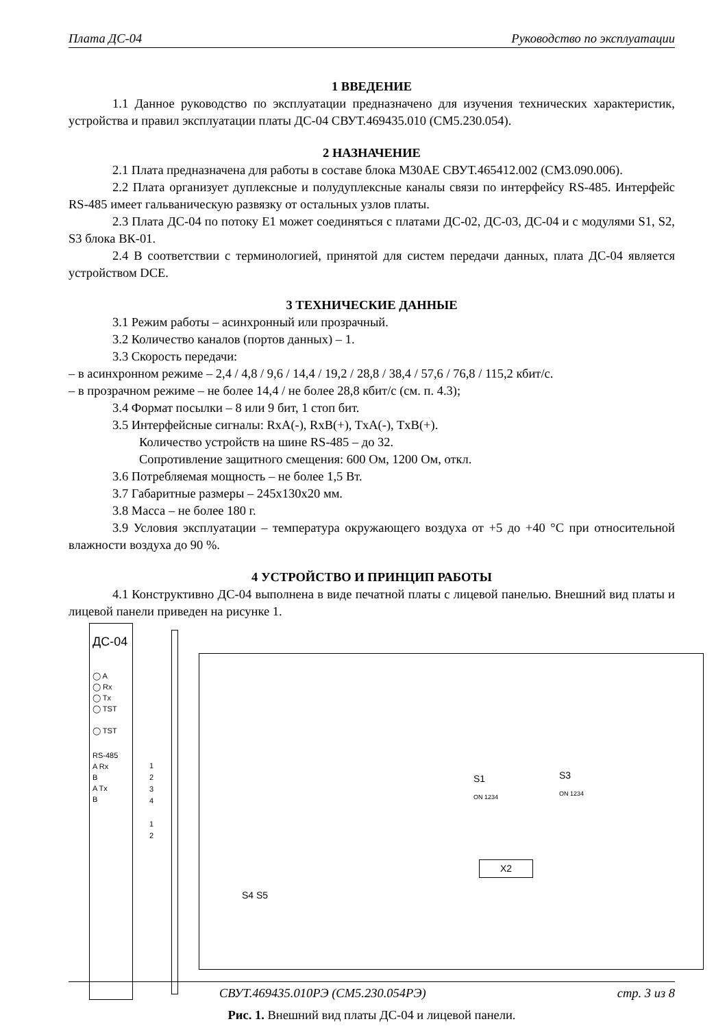Плата ДС-04 Руководство по эксплуатации
1 ВВЕДЕНИЕ
1.1 Данное руководство по эксплуатации предназначено для изучения технических характеристик, устройства и правил эксплуатации платы ДС-04 СВУТ.469435.010 (СМ5.230.054).
2 НАЗНАЧЕНИЕ
2.1 Плата предназначена для работы в составе блока М30АЕ СВУТ.465412.002 (СМ3.090.006).
2.2 Плата организует дуплексные и полудуплексные каналы связи по интерфейсу RS-485. Интерфейс RS-485 имеет гальваническую развязку от остальных узлов платы.
2.3 Плата ДС-04 по потоку E1 может соединяться с платами ДС-02, ДС-03, ДС-04 и с модулями S1, S2, S3 блока ВК-01.
2.4 В соответствии с терминологией, принятой для систем передачи данных, плата ДС-04 является устройством DCE.
3 ТЕХНИЧЕСКИЕ ДАННЫЕ
3.1 Режим работы – асинхронный или прозрачный.
3.2 Количество каналов (портов данных) – 1.
3.3 Скорость передачи:
– в асинхронном режиме – 2,4 / 4,8 / 9,6 / 14,4 / 19,2 / 28,8 / 38,4 / 57,6 / 76,8 / 115,2 кбит/с.
– в прозрачном режиме – не более 14,4 / не более 28,8 кбит/с (см. п. 4.3);
3.4 Формат посылки – 8 или 9 бит, 1 стоп бит.
3.5 Интерфейсные сигналы: RxA(-), RxB(+), TxA(-), TxB(+).
Количество устройств на шине RS-485 – до 32.
Сопротивление защитного смещения: 600 Ом, 1200 Ом, откл.
3.6 Потребляемая мощность – не более 1,5 Вт.
3.7 Габаритные размеры – 245x130x20 мм.
3.8 Масса – не более 180 г.
3.9 Условия эксплуатации – температура окружающего воздуха от +5 до +40 °С при относительной влажности воздуха до 90 %.
4 УСТРОЙСТВО И ПРИНЦИП РАБОТЫ
4.1 Конструктивно ДС-04 выполнена в виде печатной платы с лицевой панелью. Внешний вид платы и лицевой панели приведен на рисунке 1.
ДС-04
◯ A
◯ Rx
◯ Tx
◯ TST
◯ TST
RS-485
A Rx
B
A Tx
B
S1
ON 1234
S3
ON 1234
X2
S4 S5
1
2
3
4
1
2
Рис. 1. Внешний вид платы ДС-04 и лицевой панели.
СВУТ.469435.010РЭ (СМ5.230.054РЭ) стр. 3 из 8